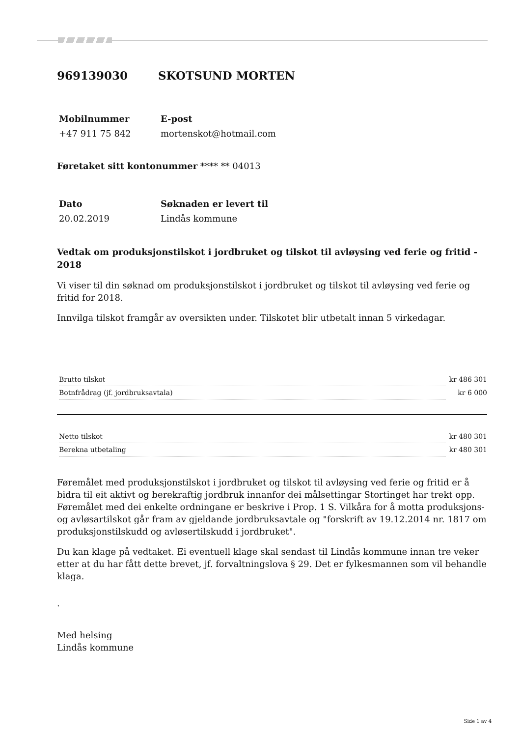969139030 SKOTSUND MORTEN
Mobilnummer
+47 911 75 842
E-post
mortenskot@hotmail.com
Føretaket sitt kontonummer **** ** 04013
Dato
20.02.2019
Søknaden er levert til
Lindås kommune
Vedtak om produksjonstilskot i jordbruket og tilskot til avløysing ved ferie og fritid - 2018
Vi viser til din søknad om produksjonstilskot i jordbruket og tilskot til avløysing ved ferie og fritid for 2018.
Innvilga tilskot framgår av oversikten under. Tilskotet blir utbetalt innan 5 virkedagar.
| Brutto tilskot | kr 486 301 |
| Botnfrådrag (jf. jordbruksavtala) | kr 6 000 |
| Netto tilskot | kr 480 301 |
| Berekna utbetaling | kr 480 301 |
Føremålet med produksjonstilskot i jordbruket og tilskot til avløysing ved ferie og fritid er å bidra til eit aktivt og berekraftig jordbruk innanfor dei målsettingar Stortinget har trekt opp. Føremålet med dei enkelte ordningane er beskrive i Prop. 1 S. Vilkåra for å motta produksjons- og avløsartilskot går fram av gjeldande jordbruksavtale og "forskrift av 19.12.2014 nr. 1817 om produksjonstilskudd og avløsertilskudd i jordbruket".
Du kan klage på vedtaket. Ei eventuell klage skal sendast til Lindås kommune innan tre veker etter at du har fått dette brevet, jf. forvaltningslova § 29. Det er fylkesmannen som vil behandle klaga.
.
Med helsing
Lindås kommune
Side 1 av 4